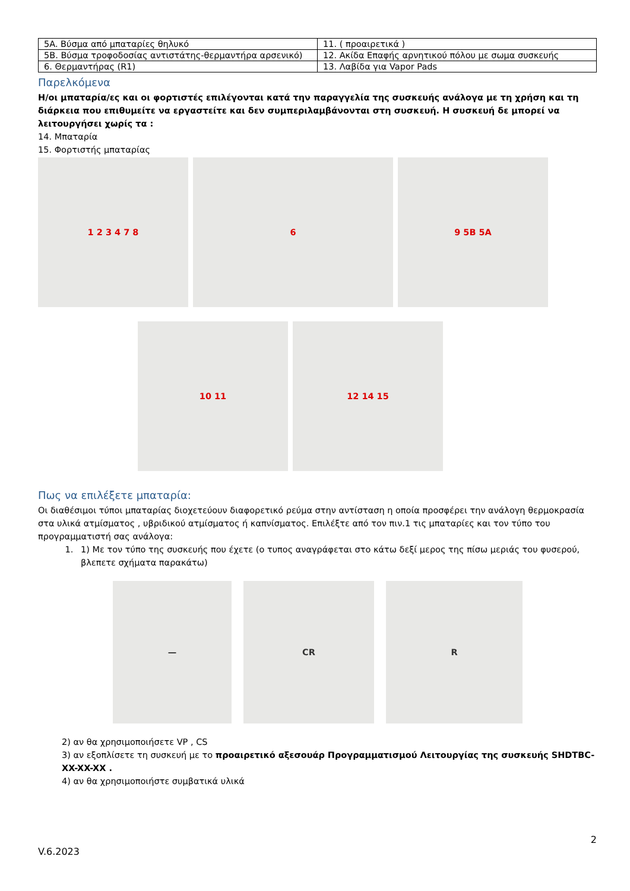| 5A. Βύσμα από μπαταρίες θηλυκό | 11. ( προαιρετικά ) |
| 5B. Βύσμα τροφοδοσίας αντιστάτης-θερμαντήρα αρσενικό) | 12. Ακίδα Επαφής αρνητικού πόλου με σωμα συσκευής |
| 6. Θερμαντήρας (R1) | 13. Λαβίδα για Vapor Pads |
Παρελκόμενα
Η/οι μπαταρία/ες και οι φορτιστές επιλέγονται κατά την παραγγελία της συσκευής ανάλογα με τη χρήση και τη διάρκεια που επιθυμείτε να εργαστείτε και δεν συμπεριλαμβάνονται στη συσκευή. Η συσκευή δε μπορεί να λειτουργήσει χωρίς τα :
14. Μπαταρία
15. Φορτιστής μπαταρίας
1 2 3 4 7 8 6 9 5B 5A
10 11 12 14 15
Πως να επιλέξετε μπαταρία:
Οι διαθέσιμοι τύποι μπαταρίας διοχετεύουν διαφορετικό ρεύμα στην αντίσταση η οποία προσφέρει την ανάλογη θερμοκρασία στα υλικά ατμίσματος , υβριδικού ατμίσματος ή καπνίσματος. Επιλέξτε από τον πιν.1 τις μπαταρίες και τον τύπο του προγραμματιστή σας ανάλογα:
1. 1) Με τον τύπο της συσκευής που έχετε (ο τυπος αναγράφεται στο κάτω δεξί μερος της πίσω μεριάς του φυσερού, βλεπετε σχήματα παρακάτω)
— CR R
2) αν θα χρησιμοποιήσετε VP , CS
3) αν εξοπλίσετε τη συσκευή με το προαιρετικό αξεσουάρ Προγραμματισμού Λειτουργίας της συσκευής SHDTBC-XX-XX-XX .
4) αν θα χρησιμοποιήστε συμβατικά υλικά
2
V.6.2023